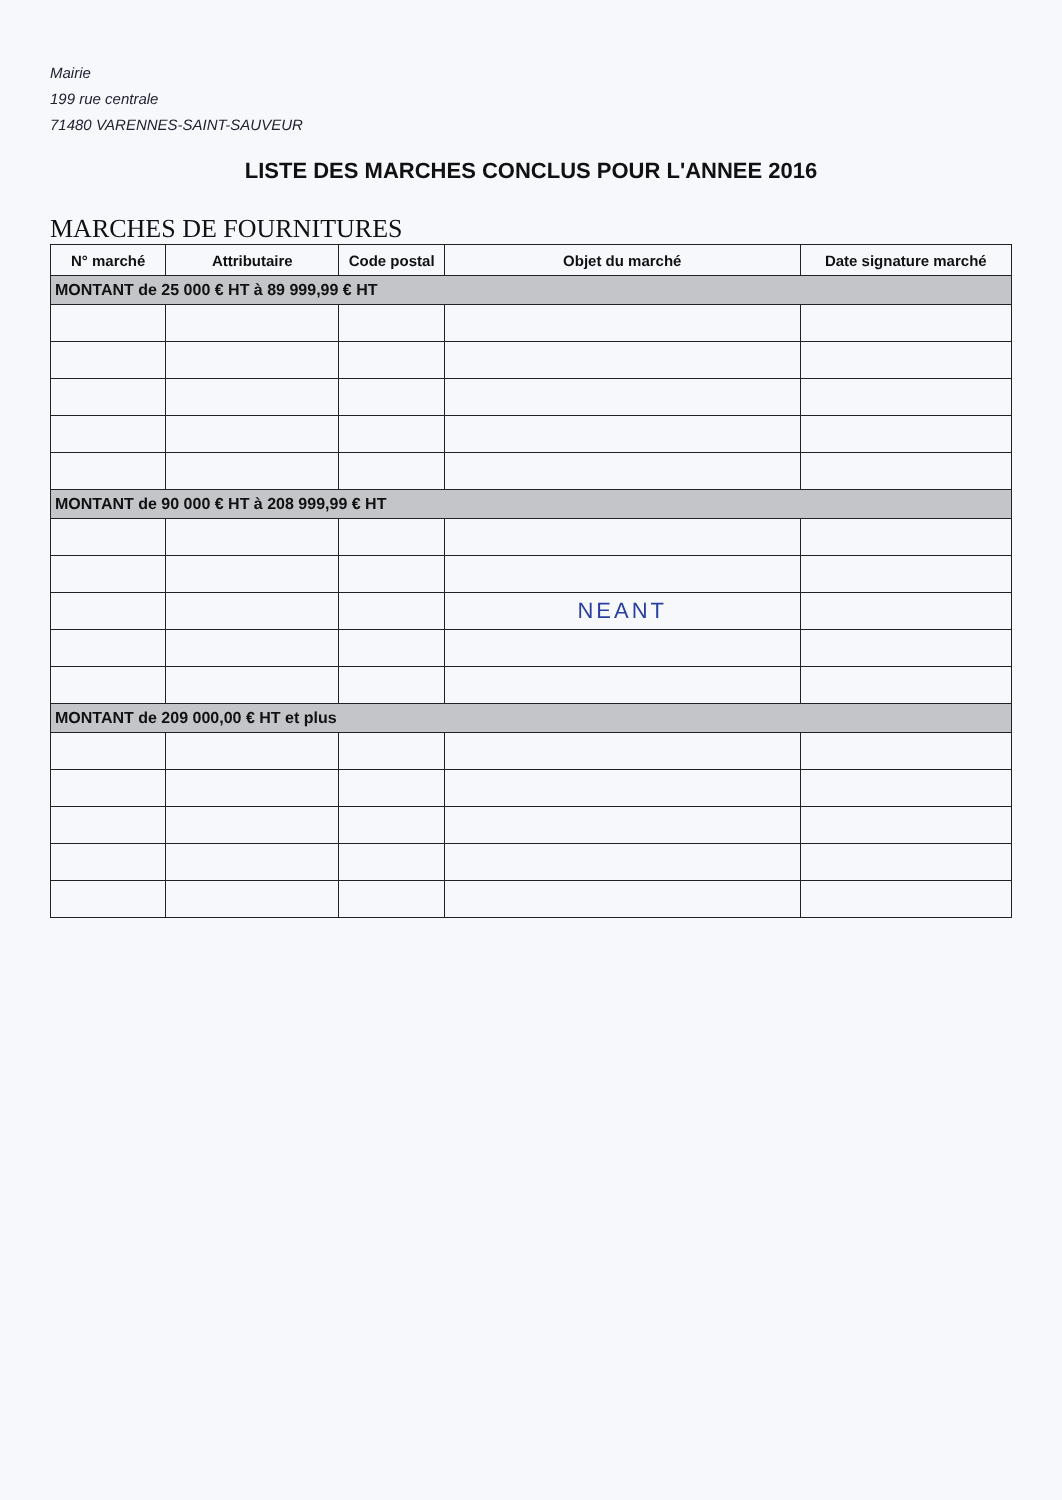Mairie
199 rue centrale
71480 VARENNES-SAINT-SAUVEUR
LISTE DES MARCHES CONCLUS POUR L'ANNEE 2016
MARCHES DE FOURNITURES
| N° marché | Attributaire | Code postal | Objet du marché | Date signature marché |
| --- | --- | --- | --- | --- |
| MONTANT de 25 000 € HT à 89 999,99 € HT | | | | |
| MONTANT de 90 000 € HT à 208 999,99 € HT | | | | |
| | | | NEANT | |
| MONTANT de 209 000,00 € HT et plus | | | | |